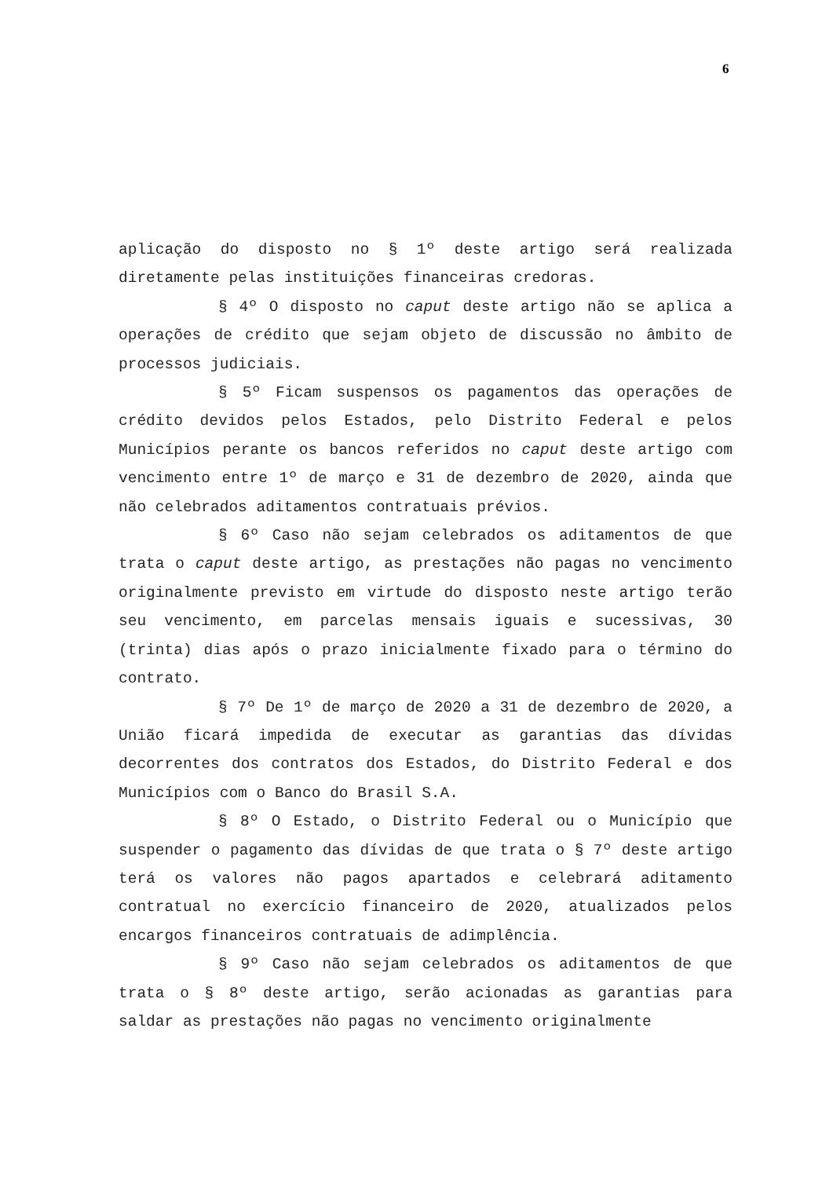6
aplicação do disposto no § 1º deste artigo será realizada diretamente pelas instituições financeiras credoras.
§ 4º O disposto no caput deste artigo não se aplica a operações de crédito que sejam objeto de discussão no âmbito de processos judiciais.
§ 5º Ficam suspensos os pagamentos das operações de crédito devidos pelos Estados, pelo Distrito Federal e pelos Municípios perante os bancos referidos no caput deste artigo com vencimento entre 1º de março e 31 de dezembro de 2020, ainda que não celebrados aditamentos contratuais prévios.
§ 6º Caso não sejam celebrados os aditamentos de que trata o caput deste artigo, as prestações não pagas no vencimento originalmente previsto em virtude do disposto neste artigo terão seu vencimento, em parcelas mensais iguais e sucessivas, 30 (trinta) dias após o prazo inicialmente fixado para o término do contrato.
§ 7º De 1º de março de 2020 a 31 de dezembro de 2020, a União ficará impedida de executar as garantias das dívidas decorrentes dos contratos dos Estados, do Distrito Federal e dos Municípios com o Banco do Brasil S.A.
§ 8º O Estado, o Distrito Federal ou o Município que suspender o pagamento das dívidas de que trata o § 7º deste artigo terá os valores não pagos apartados e celebrará aditamento contratual no exercício financeiro de 2020, atualizados pelos encargos financeiros contratuais de adimplência.
§ 9º Caso não sejam celebrados os aditamentos de que trata o § 8º deste artigo, serão acionadas as garantias para saldar as prestações não pagas no vencimento originalmente